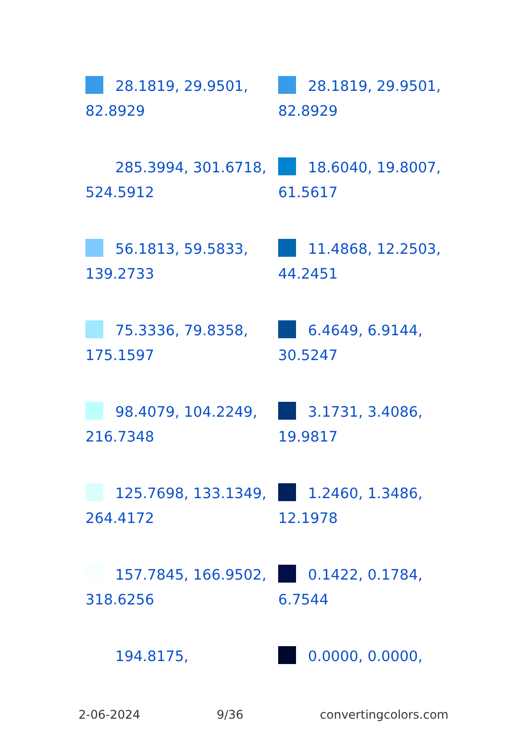28.1819, 29.9501, 82.8929
28.1819, 29.9501, 82.8929
285.3994, 301.6718, 524.5912
18.6040, 19.8007, 61.5617
56.1813, 59.5833, 139.2733
11.4868, 12.2503, 44.2451
75.3336, 79.8358, 175.1597
6.4649, 6.9144, 30.5247
98.4079, 104.2249, 216.7348
3.1731, 3.4086, 19.9817
125.7698, 133.1349, 264.4172
1.2460, 1.3486, 12.1978
157.7845, 166.9502, 318.6256
0.1422, 0.1784, 6.7544
194.8175,
0.0000, 0.0000,
2-06-2024 9/36 convertingcolors.com